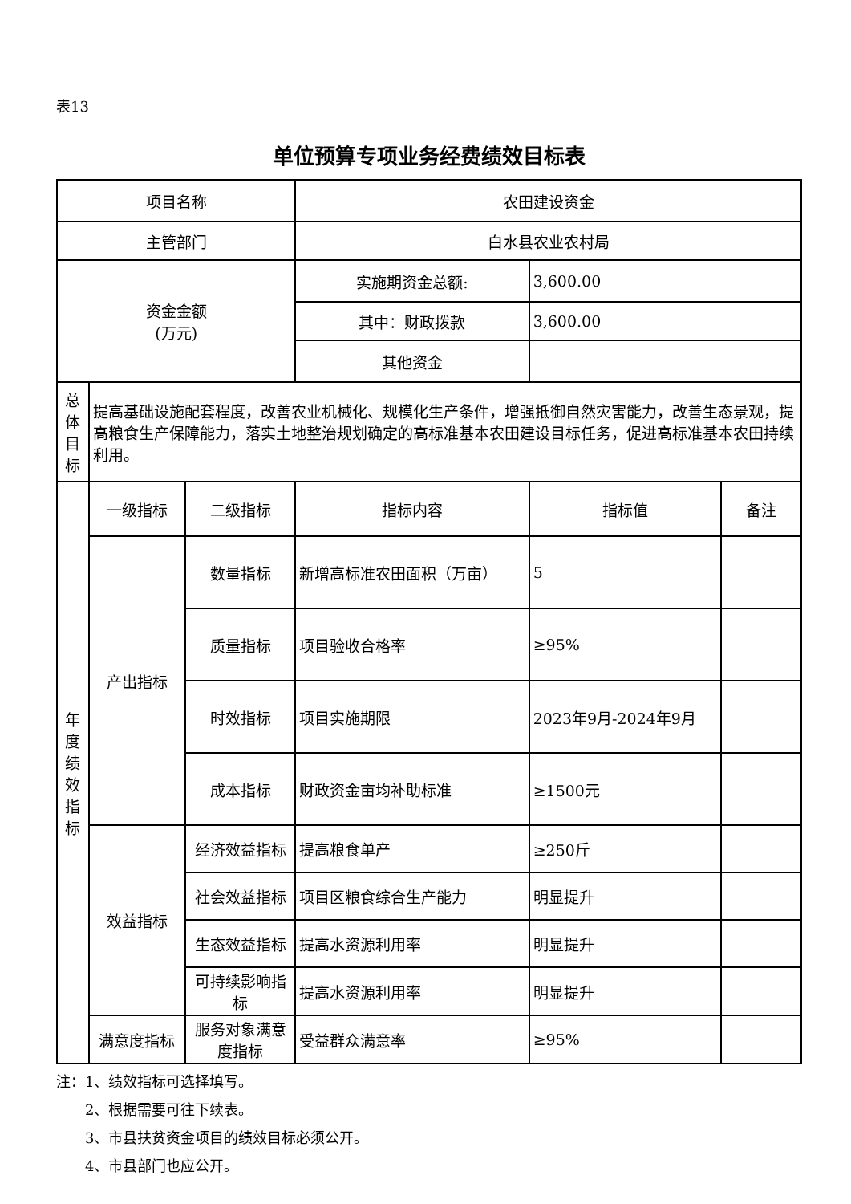表13
单位预算专项业务经费绩效目标表
| 项目名称 | | | 农田建设资金 | | |
| 主管部门 | | | 白水县农业农村局 | | |
| 资金金额 (万元) | | | 实施期资金总额: | 3,600.00 | |
| | | | 其中：财政拨款 | 3,600.00 | |
| | | | 其他资金 | | |
| 总 体 目 标 | 提高基础设施配套程度，改善农业机械化、规模化生产条件，增强抵御自然灾害能力，改善生态景观，提高粮食生产保障能力，落实土地整治规划确定的高标准基本农田建设目标任务，促进高标准基本农田持续利用。 | | | | |
| 年 度 绩 效 指 标 | 一级指标 | 二级指标 | 指标内容 | 指标值 | 备注 |
| | 产出指标 | 数量指标 | 新增高标准农田面积（万亩） | 5 | |
| | | 质量指标 | 项目验收合格率 | ≥95% | |
| | | 时效指标 | 项目实施期限 | 2023年9月-2024年9月 | |
| | | 成本指标 | 财政资金亩均补助标准 | ≥1500元 | |
| | 效益指标 | 经济效益指标 | 提高粮食单产 | ≥250斤 | |
| | | 社会效益指标 | 项目区粮食综合生产能力 | 明显提升 | |
| | | 生态效益指标 | 提高水资源利用率 | 明显提升 | |
| | | 可持续影响指标 | 提高水资源利用率 | 明显提升 | |
| | 满意度指标 | 服务对象满意度指标 | 受益群众满意率 | ≥95% | |
注：1、绩效指标可选择填写。
  2、根据需要可往下续表。
  3、市县扶贫资金项目的绩效目标必须公开。
  4、市县部门也应公开。